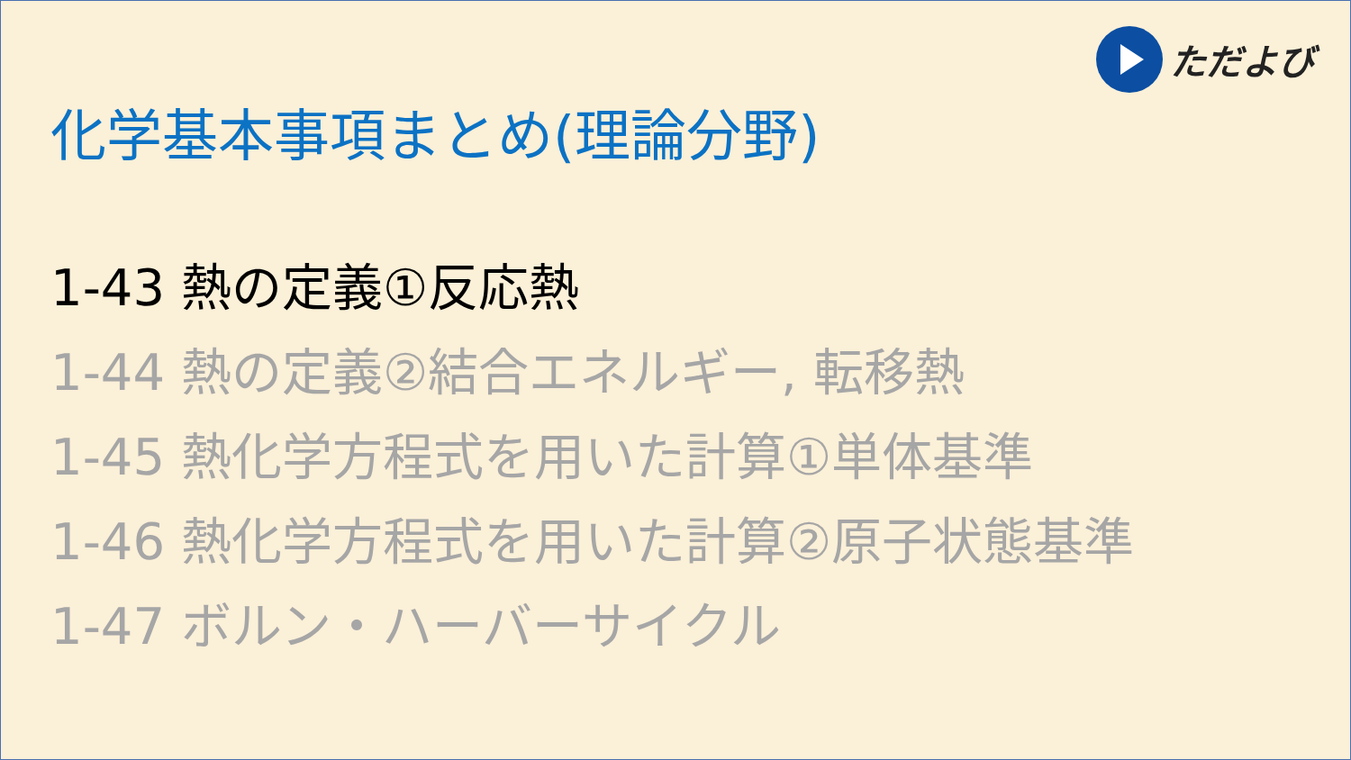ただよび
化学基本事項まとめ(理論分野)
1-43 熱の定義①反応熱
1-44 熱の定義②結合エネルギー, 転移熱
1-45 熱化学方程式を用いた計算①単体基準
1-46 熱化学方程式を用いた計算②原子状態基準
1-47 ボルン・ハーバーサイクル